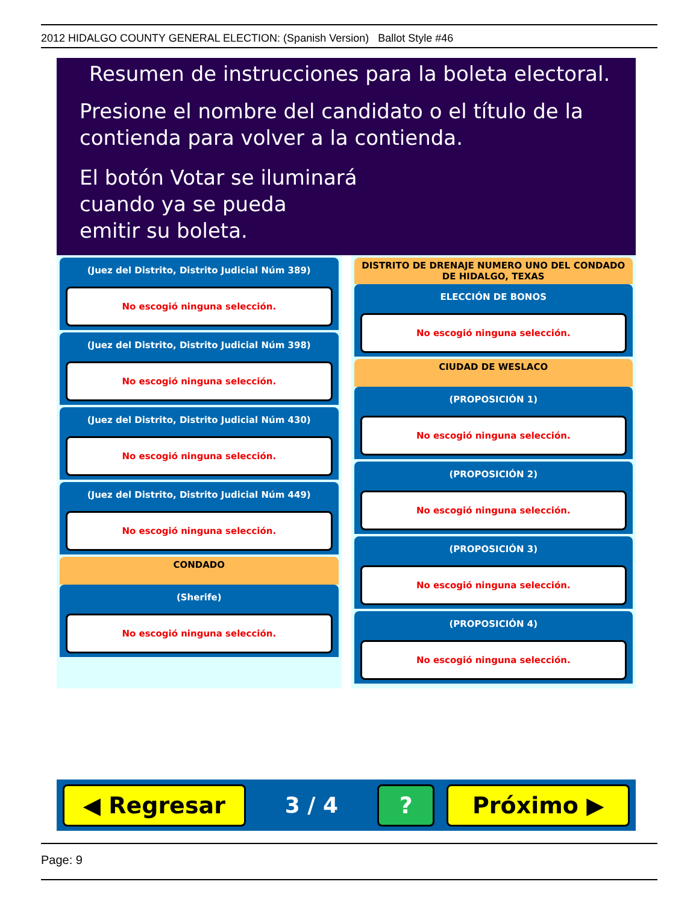2012 HIDALGO COUNTY GENERAL ELECTION: (Spanish Version) Ballot Style #46
Resumen de instrucciones para la boleta electoral.
Presione el nombre del candidato o el título de la
contienda para volver a la contienda.
El botón Votar se iluminará
cuando ya se pueda
emitir su boleta.
(Juez del Distrito, Distrito Judicial Núm 389)
No escogió ninguna selección.
(Juez del Distrito, Distrito Judicial Núm 398)
No escogió ninguna selección.
(Juez del Distrito, Distrito Judicial Núm 430)
No escogió ninguna selección.
(Juez del Distrito, Distrito Judicial Núm 449)
No escogió ninguna selección.
CONDADO
(Sherife)
No escogió ninguna selección.
DISTRITO DE DRENAJE NUMERO UNO DEL CONDADO DE HIDALGO, TEXAS
ELECCIÓN DE BONOS
No escogió ninguna selección.
CIUDAD DE WESLACO
(PROPOSICIÓN 1)
No escogió ninguna selección.
(PROPOSICIÓN 2)
No escogió ninguna selección.
(PROPOSICIÓN 3)
No escogió ninguna selección.
(PROPOSICIÓN 4)
No escogió ninguna selección.
◀ Regresar
3 / 4
? Próximo ▶
Page: 9